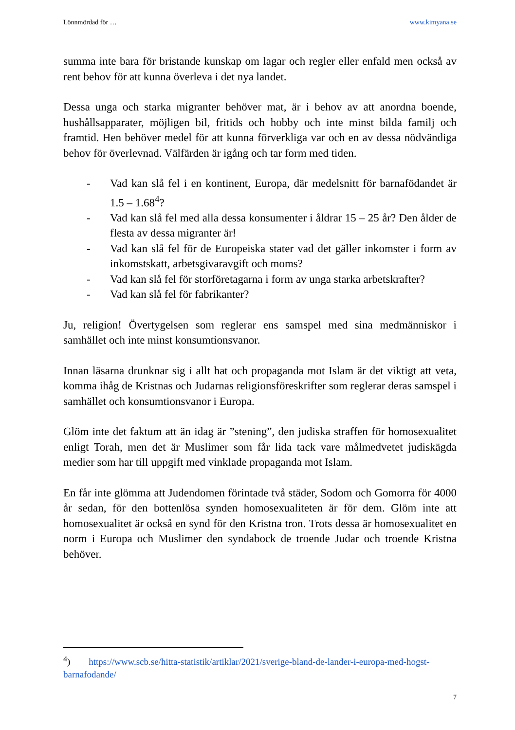Lönnmördad för … www.kimyana.se
summa inte bara för bristande kunskap om lagar och regler eller enfald men också av rent behov för att kunna överleva i det nya landet.
Dessa unga och starka migranter behöver mat, är i behov av att anordna boende, hushållsapparater, möjligen bil, fritids och hobby och inte minst bilda familj och framtid. Hen behöver medel för att kunna förverkliga var och en av dessa nödvändiga behov för överlevnad. Välfärden är igång och tar form med tiden.
- Vad kan slå fel i en kontinent, Europa, där medelsnitt för barnafödandet är 1.5 – 1.68<sup>4</sup>?
- Vad kan slå fel med alla dessa konsumenter i åldrar 15 – 25 år? Den ålder de flesta av dessa migranter är!
- Vad kan slå fel för de Europeiska stater vad det gäller inkomster i form av inkomstskatt, arbetsgivaravgift och moms?
- Vad kan slå fel för storföretagarna i form av unga starka arbetskrafter?
- Vad kan slå fel för fabrikanter?
Ju, religion! Övertygelsen som reglerar ens samspel med sina medmänniskor i samhället och inte minst konsumtionsvanor.
Innan läsarna drunknar sig i allt hat och propaganda mot Islam är det viktigt att veta, komma ihåg de Kristnas och Judarnas religionsföreskrifter som reglerar deras samspel i samhället och konsumtionsvanor i Europa.
Glöm inte det faktum att än idag är ”stening”, den judiska straffen för homosexualitet enligt Torah, men det är Muslimer som får lida tack vare målmedvetet judiskägda medier som har till uppgift med vinklade propaganda mot Islam.
En får inte glömma att Judendomen förintade två städer, Sodom och Gomorra för 4000 år sedan, för den bottenlösa synden homosexualiteten är för dem. Glöm inte att homosexualitet är också en synd för den Kristna tron. Trots dessa är homosexualitet en norm i Europa och Muslimer den syndabock de troende Judar och troende Kristna behöver.
<sup>4</sup>) https://www.scb.se/hitta-statistik/artiklar/2021/sverige-bland-de-lander-i-europa-med-hogst-barnafodande/
7